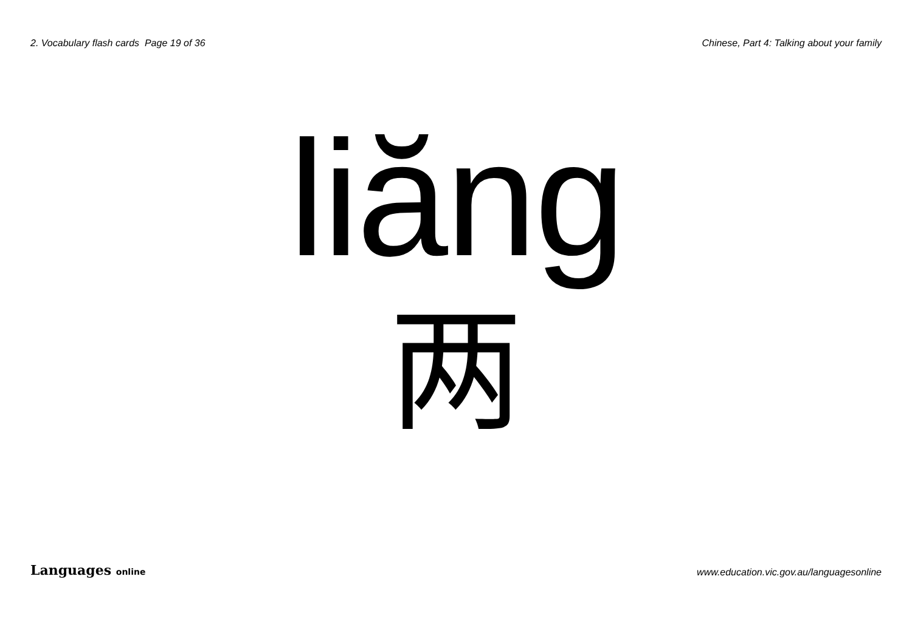2. Vocabulary flash cards Page 19 of 36 Chinese, Part 4: Talking about your family
liăng
两
Languages online www.education.vic.gov.au/languagesonline